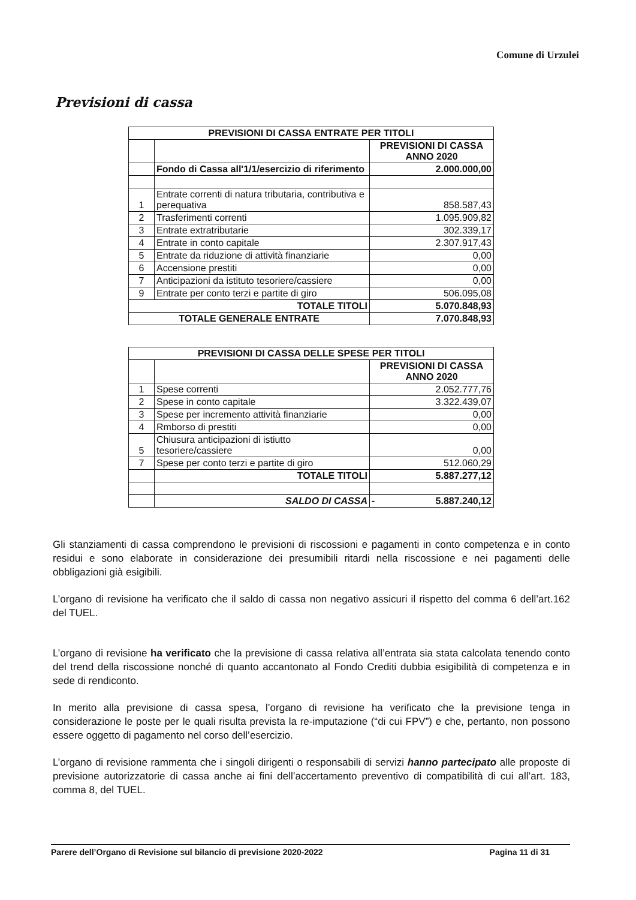Comune di Urzulei
Previsioni di cassa
| PREVISIONI DI CASSA ENTRATE PER TITOLI | | |
| --- | --- | --- |
| | | PREVISIONI DI CASSA ANNO 2020 |
| | Fondo di Cassa all'1/1/esercizio di riferimento | 2.000.000,00 |
| 1 | Entrate correnti di natura tributaria, contributiva e perequativa | 858.587,43 |
| 2 | Trasferimenti correnti | 1.095.909,82 |
| 3 | Entrate extratributarie | 302.339,17 |
| 4 | Entrate in conto capitale | 2.307.917,43 |
| 5 | Entrate da riduzione di attività finanziarie | 0,00 |
| 6 | Accensione prestiti | 0,00 |
| 7 | Anticipazioni da istituto tesoriere/cassiere | 0,00 |
| 9 | Entrate per conto terzi e partite di giro | 506.095,08 |
| TOTALE TITOLI | | 5.070.848,93 |
| TOTALE GENERALE ENTRATE | | 7.070.848,93 |
| PREVISIONI DI CASSA DELLE SPESE PER TITOLI | | |
| --- | --- | --- |
| | | PREVISIONI DI CASSA ANNO 2020 |
| 1 | Spese correnti | 2.052.777,76 |
| 2 | Spese in conto capitale | 3.322.439,07 |
| 3 | Spese per incremento attività finanziarie | 0,00 |
| 4 | Rmborso di prestiti | 0,00 |
| 5 | Chiusura anticipazioni di istiutto tesoriere/cassiere | 0,00 |
| 7 | Spese per conto terzi e partite di giro | 512.060,29 |
| | TOTALE TITOLI | 5.887.277,12 |
| | SALDO DI CASSA | - 5.887.240,12 |
Gli stanziamenti di cassa comprendono le previsioni di riscossioni e pagamenti in conto competenza e in conto residui e sono elaborate in considerazione dei presumibili ritardi nella riscossione e nei pagamenti delle obbligazioni già esigibili.
L’organo di revisione ha verificato che il saldo di cassa non negativo assicuri il rispetto del comma 6 dell’art.162 del TUEL.
L’organo di revisione ha verificato che la previsione di cassa relativa all’entrata sia stata calcolata tenendo conto del trend della riscossione nonché di quanto accantonato al Fondo Crediti dubbia esigibilità di competenza e in sede di rendiconto.
In merito alla previsione di cassa spesa, l’organo di revisione ha verificato che la previsione tenga in considerazione le poste per le quali risulta prevista la re-imputazione (“di cui FPV”) e che, pertanto, non possono essere oggetto di pagamento nel corso dell’esercizio.
L’organo di revisione rammenta che i singoli dirigenti o responsabili di servizi hanno partecipato alle proposte di previsione autorizzatorie di cassa anche ai fini dell’accertamento preventivo di compatibilità di cui all’art. 183, comma 8, del TUEL.
Parere dell’Organo di Revisione sul bilancio di previsione 2020-2022 Pagina 11 di 31